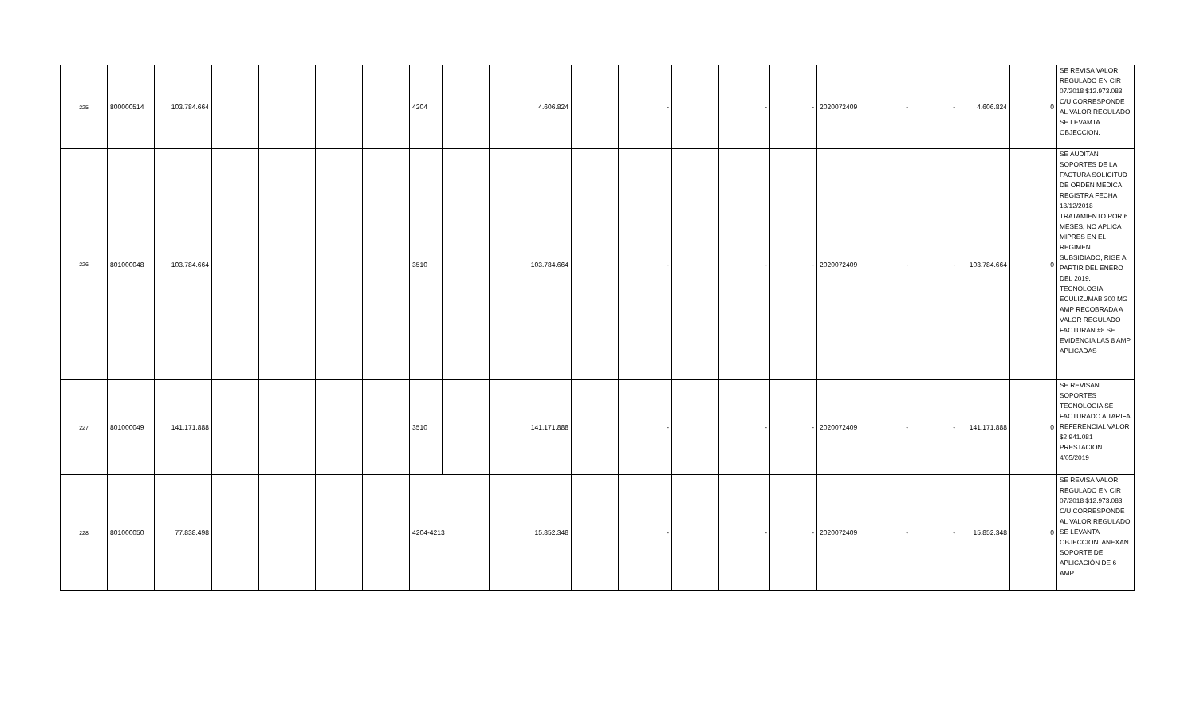| 225 | 800000514 | 103.784.664 | | | | | 4204 | | 4.606.824 | | - | | - | - | 2020072409 | - | - | 4.606.824 | 0 | SE REVISA VALOR REGULADO EN CIR 07/2018 $12.973.083 C/U CORRESPONDE AL VALOR REGULADO SE LEVAMTA OBJECCION. |
| 226 | 801000048 | 103.784.664 | | | | | 3510 | | 103.784.664 | | - | | - | - | 2020072409 | - | - | 103.784.664 | 0 | SE AUDITAN SOPORTES DE LA FACTURA SOLICITUD DE ORDEN MEDICA REGISTRA FECHA 13/12/2018 TRATAMIENTO POR 6 MESES, NO APLICA MIPRES EN EL REGIMEN SUBSIDIADO, RIGE A PARTIR DEL ENERO DEL 2019. TECNOLOGIA ECULIZUMAB 300 MG AMP RECOBRADA A VALOR REGULADO FACTURAN #8 SE EVIDENCIA LAS 8 AMP APLICADAS |
| 227 | 801000049 | 141.171.888 | | | | | 3510 | | 141.171.888 | | - | | - | - | 2020072409 | - | - | 141.171.888 | 0 | SE REVISAN SOPORTES TECNOLOGIA SE FACTURADO A TARIFA REFERENCIAL VALOR $2.941.081 PRESTACION 4/05/2019 |
| 228 | 801000050 | 77.838.498 | | | | | 4204-4213 | | 15.852.348 | | - | | - | - | 2020072409 | - | - | 15.852.348 | 0 | SE REVISA VALOR REGULADO EN CIR 07/2018 $12.973.083 C/U CORRESPONDE AL VALOR REGULADO SE LEVANTA OBJECCION. ANEXAN SOPORTE DE APLICACIÓN DE 6 AMP |